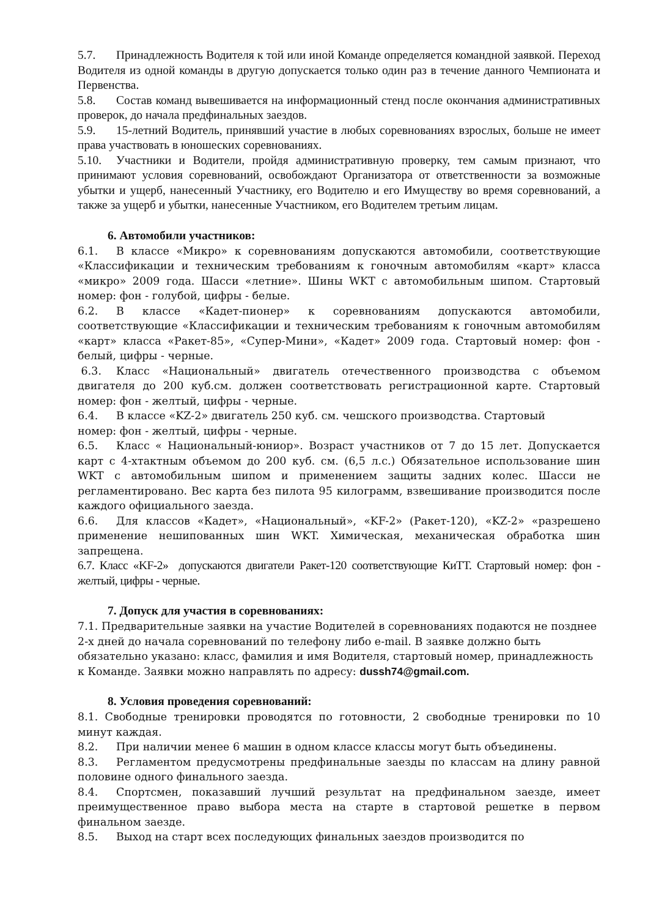5.7. Принадлежность Водителя к той или иной Команде определяется командной заявкой. Переход Водителя из одной команды в другую допускается только один раз в течение данного Чемпионата и Первенства.
5.8. Состав команд вывешивается на информационный стенд после окончания административных проверок, до начала предфинальных заездов.
5.9. 15-летний Водитель, принявший участие в любых соревнованиях взрослых, больше не имеет права участвовать в юношеских соревнованиях.
5.10. Участники и Водители, пройдя административную проверку, тем самым признают, что принимают условия соревнований, освобождают Организатора от ответственности за возможные убытки и ущерб, нанесенный Участнику, его Водителю и его Имуществу во время соревнований, а также за ущерб и убытки, нанесенные Участником, его Водителем третьим лицам.
6. Автомобили участников:
6.1. В классе «Микро» к соревнованиям допускаются автомобили, соответствующие «Классификации и техническим требованиям к гоночным автомобилям «карт» класса «микро» 2009 года. Шасси «летние». Шины WKT с автомобильным шипом. Стартовый номер: фон - голубой, цифры - белые.
6.2. В классе «Кадет-пионер» к соревнованиям допускаются автомобили, соответствующие «Классификации и техническим требованиям к гоночным автомобилям «карт» класса «Ракет-85», «Супер-Мини», «Кадет» 2009 года. Стартовый номер: фон - белый, цифры - черные.
6.3. Класс «Национальный» двигатель отечественного производства с объемом двигателя до 200 куб.см. должен соответствовать регистрационной карте. Стартовый номер: фон - желтый, цифры - черные.
6.4. В классе «KZ-2» двигатель 250 куб. см. чешского производства. Стартовый
номер: фон - желтый, цифры - черные.
6.5. Класс « Национальный-юниор». Возраст участников от 7 до 15 лет. Допускается карт с 4-хтактным объемом до 200 куб. см. (6,5 л.с.) Обязательное использование шин WKT с автомобильным шипом и применением защиты задних колес. Шасси не регламентировано. Вес карта без пилота 95 килограмм, взвешивание производится после каждого официального заезда.
6.6. Для классов «Кадет», «Национальный», «KF-2» (Ракет-120), «KZ-2» «разрешено применение нешипованных шин WKT. Химическая, механическая обработка шин запрещена.
6.7. Класс «KF-2» допускаются двигатели Ракет-120 соответствующие КиТТ. Стартовый номер: фон - желтый, цифры - черные.
7. Допуск для участия в соревнованиях:
7.1. Предварительные заявки на участие Водителей в соревнованиях подаются не позднее 2-х дней до начала соревнований по телефону либо e-mail. В заявке должно быть обязательно указано: класс, фамилия и имя Водителя, стартовый номер, принадлежность к Команде. Заявки можно направлять по адресу: dussh74@gmail.com.
8. Условия проведения соревнований:
8.1. Свободные тренировки проводятся по готовности, 2 свободные тренировки по 10 минут каждая.
8.2. При наличии менее 6 машин в одном классе классы могут быть объединены.
8.3. Регламентом предусмотрены предфинальные заезды по классам на длину равной половине одного финального заезда.
8.4. Спортсмен, показавший лучший результат на предфинальном заезде, имеет преимущественное право выбора места на старте в стартовой решетке в первом финальном заезде.
8.5. Выход на старт всех последующих финальных заездов производится по